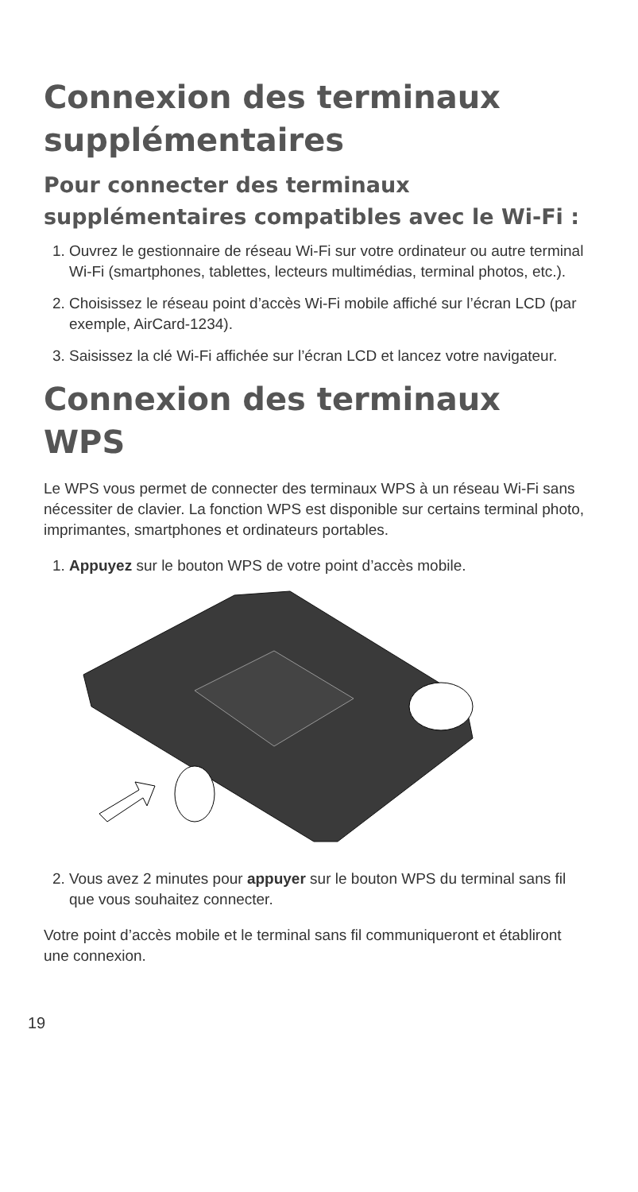Connexion des terminaux supplémentaires
Pour connecter des terminaux supplémentaires compatibles avec le Wi‑Fi :
1. Ouvrez le gestionnaire de réseau Wi-Fi sur votre ordinateur ou autre terminal Wi-Fi (smartphones, tablettes, lecteurs multimédias, terminal photos, etc.).
2. Choisissez le réseau point d’accès Wi-Fi mobile affiché sur l’écran LCD (par exemple, AirCard-1234).
3. Saisissez la clé Wi-Fi affichée sur l’écran LCD et lancez votre navigateur.
Connexion des terminaux WPS
Le WPS vous permet de connecter des terminaux WPS à un réseau Wi-Fi sans nécessiter de clavier. La fonction WPS est disponible sur certains terminal photo, imprimantes, smartphones et ordinateurs portables.
1. Appuyez sur le bouton WPS de votre point d’accès mobile.
2. Vous avez 2 minutes pour appuyer sur le bouton WPS du terminal sans fil que vous souhaitez connecter.
Votre point d’accès mobile et le terminal sans fil communiqueront et établiront une connexion.
19